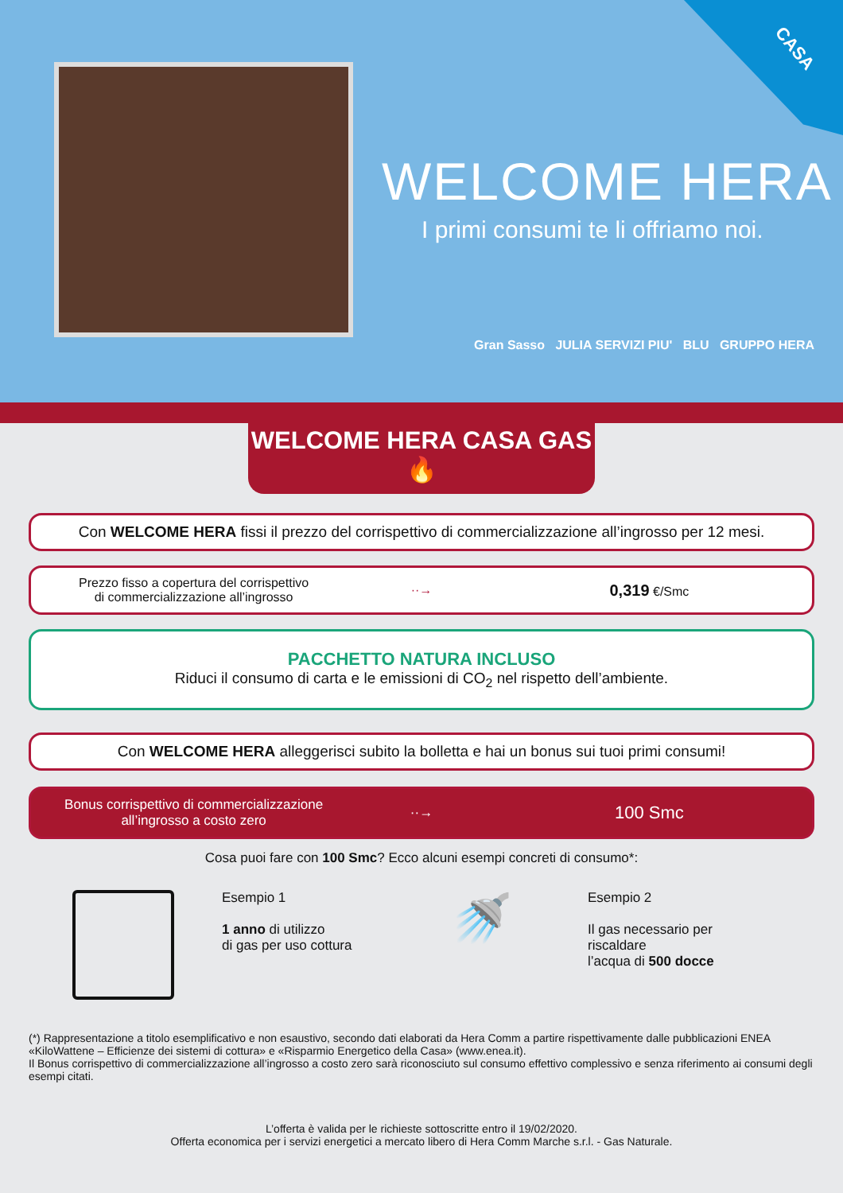CASA
WELCOME HERA
I primi consumi te li offriamo noi.
Gran Sasso JULIA SERVIZI PIU' BLU GRUPPO HERA
WELCOME HERA CASA GAS 🔥
Con WELCOME HERA fissi il prezzo del corrispettivo di commercializzazione all’ingrosso per 12 mesi.
Prezzo fisso a copertura del corrispettivo
di commercializzazione all’ingrosso
··→
0,319 €/Smc
PACCHETTO NATURA INCLUSO
Riduci il consumo di carta e le emissioni di CO<sub>2</sub> nel rispetto dell’ambiente.
Con WELCOME HERA alleggerisci subito la bolletta e hai un bonus sui tuoi primi consumi!
Bonus corrispettivo di commercializzazione
all’ingrosso a costo zero
··→
100 Smc
Cosa puoi fare con 100 Smc? Ecco alcuni esempi concreti di consumo*:
Esempio 1
1 anno di utilizzo
di gas per uso cottura
🚿
Esempio 2
Il gas necessario per riscaldare
l’acqua di 500 docce
(*) Rappresentazione a titolo esemplificativo e non esaustivo, secondo dati elaborati da Hera Comm a partire rispettivamente dalle pubblicazioni ENEA «KiloWattene – Efficienze dei sistemi di cottura» e «Risparmio Energetico della Casa» (www.enea.it).
Il Bonus corrispettivo di commercializzazione all’ingrosso a costo zero sarà riconosciuto sul consumo effettivo complessivo e senza riferimento ai consumi degli esempi citati.
L’offerta è valida per le richieste sottoscritte entro il 19/02/2020.
Offerta economica per i servizi energetici a mercato libero di Hera Comm Marche s.r.l. - Gas Naturale.